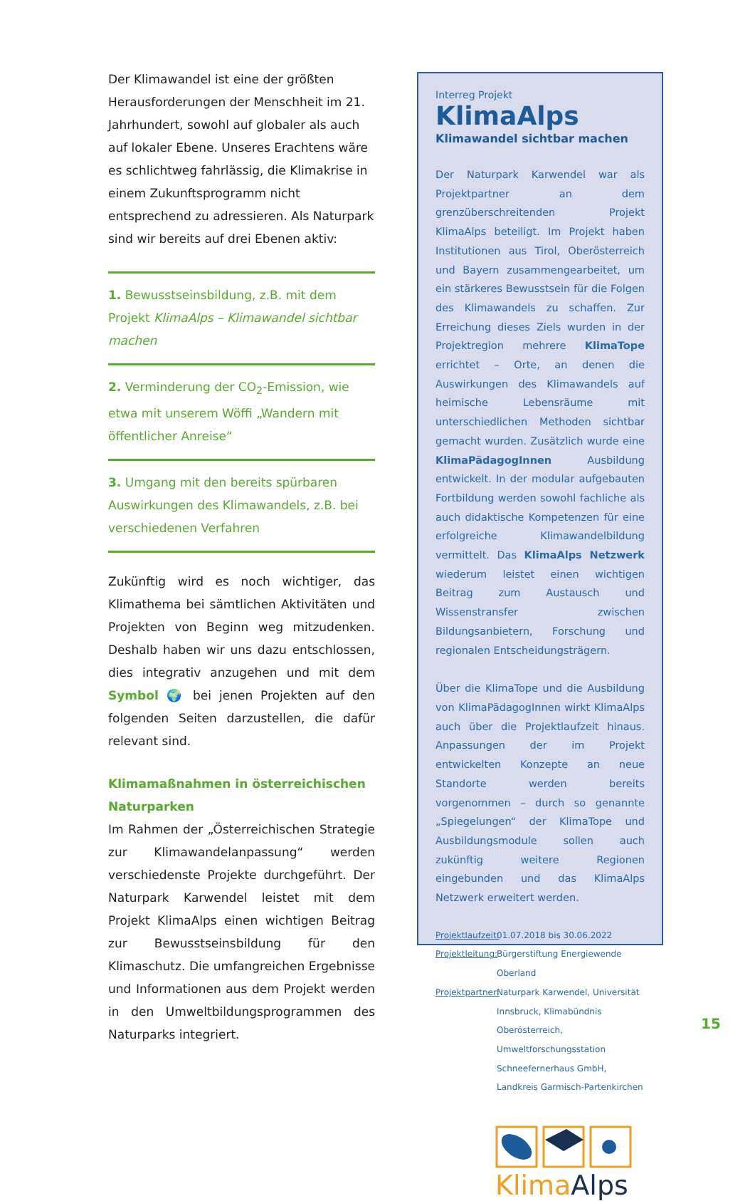Der Klimawandel ist eine der größten Herausforderungen der Menschheit im 21. Jahrhundert, sowohl auf globaler als auch auf lokaler Ebene. Unseres Erachtens wäre es schlichtweg fahrlässig, die Klimakrise in einem Zukunftsprogramm nicht entsprechend zu adressieren. Als Naturpark sind wir bereits auf drei Ebenen aktiv:
1. Bewusstseinsbildung, z.B. mit dem Projekt KlimaAlps – Klimawandel sichtbar machen
2. Verminderung der CO<sub>2</sub>-Emission, wie etwa mit unserem Wöffi „Wandern mit öffentlicher Anreise“
3. Umgang mit den bereits spürbaren Auswirkungen des Klimawandels, z.B. bei verschiedenen Verfahren
Zukünftig wird es noch wichtiger, das Klimathema bei sämtlichen Aktivitäten und Projekten von Beginn weg mitzudenken. Deshalb haben wir uns dazu entschlossen, dies integrativ anzugehen und mit dem Symbol 🌍 bei jenen Projekten auf den folgenden Seiten darzustellen, die dafür relevant sind.
Klimamaßnahmen in österreichischen Naturparken
Im Rahmen der „Österreichischen Strategie zur Klimawandelanpassung“ werden verschiedenste Projekte durchgeführt. Der Naturpark Karwendel leistet mit dem Projekt KlimaAlps einen wichtigen Beitrag zur Bewusstseinsbildung für den Klimaschutz. Die umfangreichen Ergebnisse und Informationen aus dem Projekt werden in den Umweltbildungsprogrammen des Naturparks integriert.
Interreg Projekt
KlimaAlps
Klimawandel sichtbar machen
Der Naturpark Karwendel war als Projektpartner an dem grenzüberschreitenden Projekt KlimaAlps beteiligt. Im Projekt haben Institutionen aus Tirol, Oberösterreich und Bayern zusammengearbeitet, um ein stärkeres Bewusstsein für die Folgen des Klimawandels zu schaffen. Zur Erreichung dieses Ziels wurden in der Projektregion mehrere KlimaTope errichtet – Orte, an denen die Auswirkungen des Klimawandels auf heimische Lebensräume mit unterschiedlichen Methoden sichtbar gemacht wurden. Zusätzlich wurde eine KlimaPädagogInnen Ausbildung entwickelt. In der modular aufgebauten Fortbildung werden sowohl fachliche als auch didaktische Kompetenzen für eine erfolgreiche Klimawandelbildung vermittelt. Das KlimaAlps Netzwerk wiederum leistet einen wichtigen Beitrag zum Austausch und Wissenstransfer zwischen Bildungsanbietern, Forschung und regionalen Entscheidungsträgern.
Über die KlimaTope und die Ausbildung von KlimaPädagogInnen wirkt KlimaAlps auch über die Projektlaufzeit hinaus. Anpassungen der im Projekt entwickelten Konzepte an neue Standorte werden bereits vorgenommen – durch so genannte „Spiegelungen“ der KlimaTope und Ausbildungsmodule sollen auch zukünftig weitere Regionen eingebunden und das KlimaAlps Netzwerk erweitert werden.
Projektlaufzeit: 01.07.2018 bis 30.06.2022
Projektleitung: Bürgerstiftung Energiewende Oberland
Projektpartner: Naturpark Karwendel, Universität Innsbruck, Klimabündnis Oberösterreich, Umweltforschungsstation Schneefernerhaus GmbH, Landkreis Garmisch-Partenkirchen
Klima Alps
15